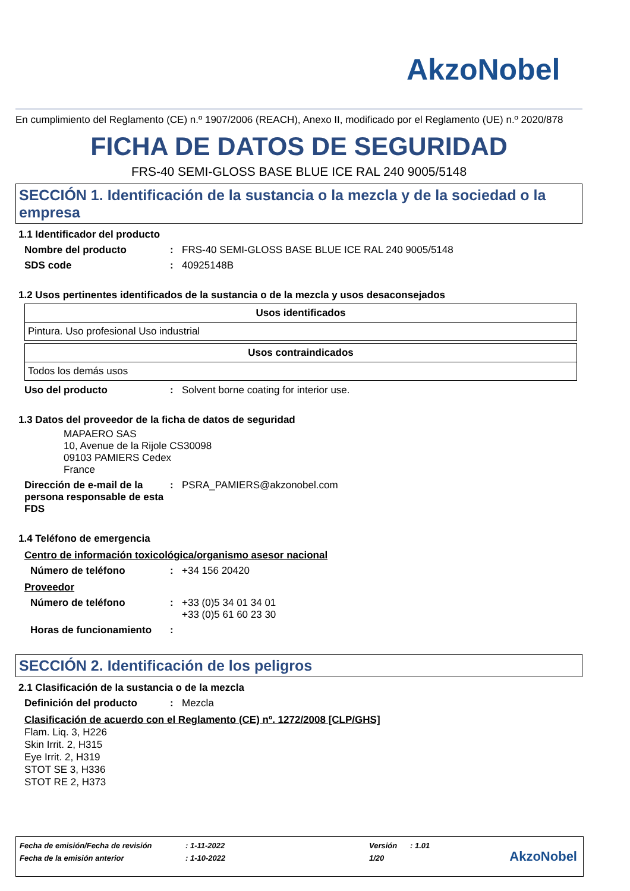AkzoNobel
En cumplimiento del Reglamento (CE) n.º 1907/2006 (REACH), Anexo II, modificado por el Reglamento (UE) n.º 2020/878
FICHA DE DATOS DE SEGURIDAD
FRS-40 SEMI-GLOSS BASE BLUE ICE RAL 240 9005/5148
SECCIÓN 1. Identificación de la sustancia o la mezcla y de la sociedad o la empresa
1.1 Identificador del producto
Nombre del producto : FRS-40 SEMI-GLOSS BASE BLUE ICE RAL 240 9005/5148
SDS code : 40925148B
1.2 Usos pertinentes identificados de la sustancia o de la mezcla y usos desaconsejados
| Usos identificados |
| --- |
| Pintura. Uso profesional Uso industrial |
| Usos contraindicados |
| --- |
| Todos los demás usos |
Uso del producto : Solvent borne coating for interior use.
1.3 Datos del proveedor de la ficha de datos de seguridad
MAPAERO SAS
10, Avenue de la Rijole CS30098
09103 PAMIERS Cedex
France
Dirección de e-mail de la persona responsable de esta FDS
: PSRA_PAMIERS@akzonobel.com
1.4 Teléfono de emergencia
Centro de información toxicológica/organismo asesor nacional
Número de teléfono : +34 156 20420
Proveedor
Número de teléfono : +33 (0)5 34 01 34 01
+33 (0)5 61 60 23 30
Horas de funcionamiento :
SECCIÓN 2. Identificación de los peligros
2.1 Clasificación de la sustancia o de la mezcla
Definición del producto : Mezcla
Clasificación de acuerdo con el Reglamento (CE) nº. 1272/2008 [CLP/GHS]
Flam. Liq. 3, H226
Skin Irrit. 2, H315
Eye Irrit. 2, H319
STOT SE 3, H336
STOT RE 2, H373
| Fecha de emisión/Fecha de revisión | : 1-11-2022 | Versión | : 1.01 |
| Fecha de la emisión anterior | : 1-10-2022 | 1/20 | |
AkzoNobel